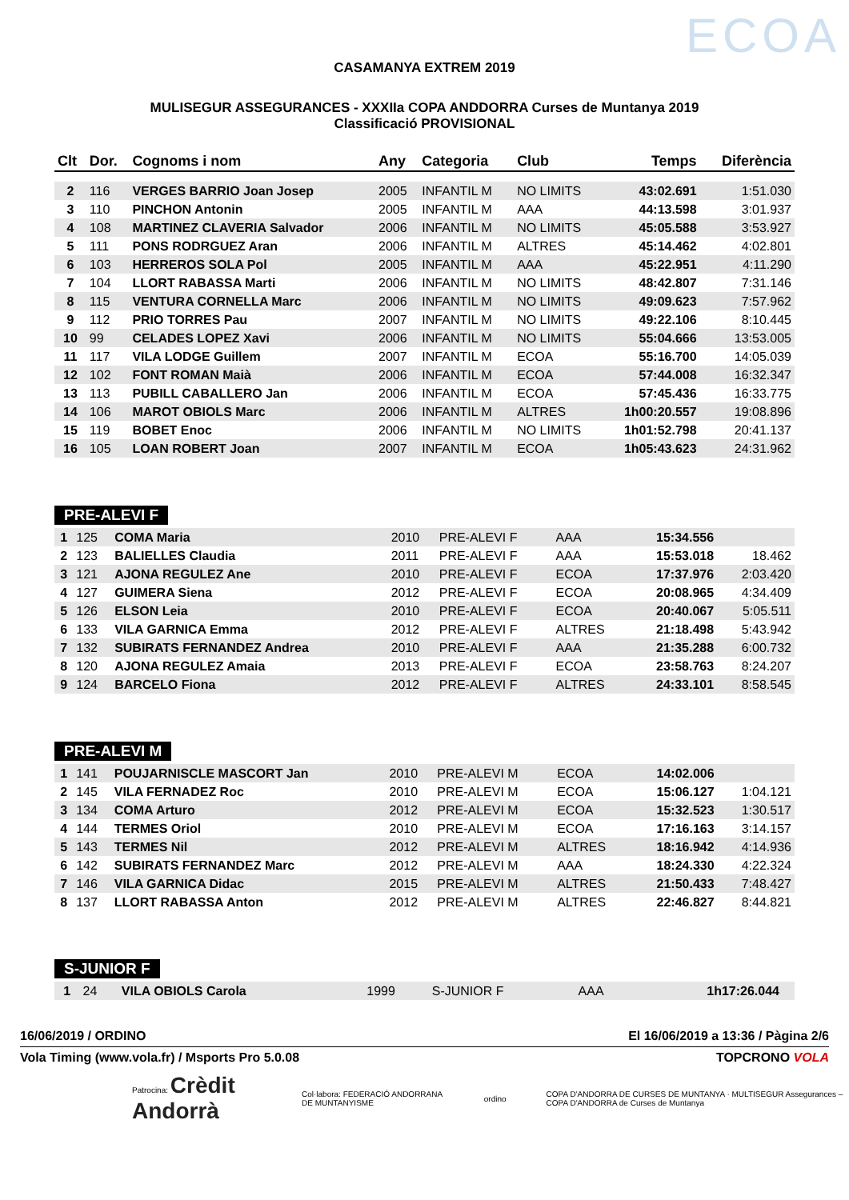ECOA
CASAMANYA EXTREM 2019
MULISEGUR ASSEGURANCES - XXXIIa COPA ANDDORRA Curses de Muntanya 2019
Classificació PROVISIONAL
| Clt | Dor. | Cognoms i nom | Any | Categoria | Club | Temps | Diferència |
| --- | --- | --- | --- | --- | --- | --- | --- |
| 2 | 116 | VERGES BARRIO Joan Josep | 2005 | INFANTIL M | NO LIMITS | 43:02.691 | 1:51.030 |
| 3 | 110 | PINCHON Antonin | 2005 | INFANTIL M | AAA | 44:13.598 | 3:01.937 |
| 4 | 108 | MARTINEZ CLAVERIA Salvador | 2006 | INFANTIL M | NO LIMITS | 45:05.588 | 3:53.927 |
| 5 | 111 | PONS RODRGUEZ Aran | 2006 | INFANTIL M | ALTRES | 45:14.462 | 4:02.801 |
| 6 | 103 | HERREROS SOLA Pol | 2005 | INFANTIL M | AAA | 45:22.951 | 4:11.290 |
| 7 | 104 | LLORT RABASSA Marti | 2006 | INFANTIL M | NO LIMITS | 48:42.807 | 7:31.146 |
| 8 | 115 | VENTURA CORNELLA Marc | 2006 | INFANTIL M | NO LIMITS | 49:09.623 | 7:57.962 |
| 9 | 112 | PRIO TORRES Pau | 2007 | INFANTIL M | NO LIMITS | 49:22.106 | 8:10.445 |
| 10 | 99 | CELADES LOPEZ Xavi | 2006 | INFANTIL M | NO LIMITS | 55:04.666 | 13:53.005 |
| 11 | 117 | VILA LODGE Guillem | 2007 | INFANTIL M | ECOA | 55:16.700 | 14:05.039 |
| 12 | 102 | FONT ROMAN Maià | 2006 | INFANTIL M | ECOA | 57:44.008 | 16:32.347 |
| 13 | 113 | PUBILL CABALLERO Jan | 2006 | INFANTIL M | ECOA | 57:45.436 | 16:33.775 |
| 14 | 106 | MAROT OBIOLS Marc | 2006 | INFANTIL M | ALTRES | 1h00:20.557 | 19:08.896 |
| 15 | 119 | BOBET Enoc | 2006 | INFANTIL M | NO LIMITS | 1h01:52.798 | 20:41.137 |
| 16 | 105 | LOAN ROBERT Joan | 2007 | INFANTIL M | ECOA | 1h05:43.623 | 24:31.962 |
PRE-ALEVI F
| 1 | 125 | COMA Maria | 2010 | PRE-ALEVI F | AAA | 15:34.556 | |
| 2 | 123 | BALIELLES Claudia | 2011 | PRE-ALEVI F | AAA | 15:53.018 | 18.462 |
| 3 | 121 | AJONA REGULEZ Ane | 2010 | PRE-ALEVI F | ECOA | 17:37.976 | 2:03.420 |
| 4 | 127 | GUIMERA Siena | 2012 | PRE-ALEVI F | ECOA | 20:08.965 | 4:34.409 |
| 5 | 126 | ELSON Leia | 2010 | PRE-ALEVI F | ECOA | 20:40.067 | 5:05.511 |
| 6 | 133 | VILA GARNICA Emma | 2012 | PRE-ALEVI F | ALTRES | 21:18.498 | 5:43.942 |
| 7 | 132 | SUBIRATS FERNANDEZ Andrea | 2010 | PRE-ALEVI F | AAA | 21:35.288 | 6:00.732 |
| 8 | 120 | AJONA REGULEZ Amaia | 2013 | PRE-ALEVI F | ECOA | 23:58.763 | 8:24.207 |
| 9 | 124 | BARCELO Fiona | 2012 | PRE-ALEVI F | ALTRES | 24:33.101 | 8:58.545 |
PRE-ALEVI M
| 1 | 141 | POUJARNISCLE MASCORT Jan | 2010 | PRE-ALEVI M | ECOA | 14:02.006 | |
| 2 | 145 | VILA FERNADEZ Roc | 2010 | PRE-ALEVI M | ECOA | 15:06.127 | 1:04.121 |
| 3 | 134 | COMA Arturo | 2012 | PRE-ALEVI M | ECOA | 15:32.523 | 1:30.517 |
| 4 | 144 | TERMES Oriol | 2010 | PRE-ALEVI M | ECOA | 17:16.163 | 3:14.157 |
| 5 | 143 | TERMES Nil | 2012 | PRE-ALEVI M | ALTRES | 18:16.942 | 4:14.936 |
| 6 | 142 | SUBIRATS FERNANDEZ Marc | 2012 | PRE-ALEVI M | AAA | 18:24.330 | 4:22.324 |
| 7 | 146 | VILA GARNICA Didac | 2015 | PRE-ALEVI M | ALTRES | 21:50.433 | 7:48.427 |
| 8 | 137 | LLORT RABASSA Anton | 2012 | PRE-ALEVI M | ALTRES | 22:46.827 | 8:44.821 |
S-JUNIOR F
| 1 | 24 | VILA OBIOLS Carola | 1999 | S-JUNIOR F | AAA | 1h17:26.044 | |
16/06/2019 / ORDINO El 16/06/2019 a 13:36 / Pàgina 2/6
Vola Timing (www.vola.fr) / Msports Pro 5.0.08 TOPCRONO VOLA
Patrocina: Crèdit Andorrà Col·labora: FEDERACIÓ ANDORRANA DE MUNTANYISME ordino COPA D'ANDORRA DE CURSES DE MUNTANYA · MULTISEGUR Assegurances – COPA D'ANDORRA de Curses de Muntanya